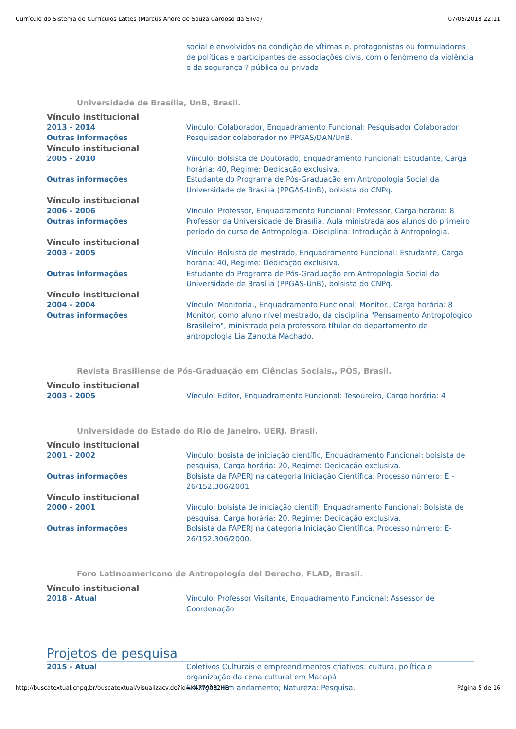Currículo do Sistema de Currículos Lattes (Marcus Andre de Souza Cardoso da Silva) 07/05/2018 22:11
social e envolvidos na condição de vítimas e, protagonistas ou formuladores de políticas e participantes de associações civis, com o fenômeno da violência e da segurança ? pública ou privada.
Universidade de Brasília, UnB, Brasil.
Vínculo institucional
2013 - 2014 Vínculo: Colaborador, Enquadramento Funcional: Pesquisador Colaborador
Outras informações Pesquisador colaborador no PPGAS/DAN/UnB.
Vínculo institucional
2005 - 2010 Vínculo: Bolsista de Doutorado, Enquadramento Funcional: Estudante, Carga horária: 40, Regime: Dedicação exclusiva.
Outras informações Estudante do Programa de Pós-Graduação em Antropologia Social da Universidade de Brasília (PPGAS-UnB), bolsista do CNPq.
Vínculo institucional
2006 - 2006 Vínculo: Professor, Enquadramento Funcional: Professor, Carga horária: 8
Outras informações Professor da Universidade de Brasília. Aula ministrada aos alunos do primeiro período do curso de Antropologia. Disciplina: Introdução à Antropologia.
Vínculo institucional
2003 - 2005 Vínculo: Bolsista de mestrado, Enquadramento Funcional: Estudante, Carga horária: 40, Regime: Dedicação exclusiva.
Outras informações Estudante do Programa de Pós-Graduação em Antropologia Social da Universidade de Brasília (PPGAS-UnB), bolsista do CNPq.
Vínculo institucional
2004 - 2004 Vínculo: Monitoria., Enquadramento Funcional: Monitor., Carga horária: 8
Outras informações Monitor, como aluno nível mestrado, da disciplina "Pensamento Antropologico Brasileiro", ministrado pela professora títular do departamento de antropologia Lia Zanotta Machado.
Revista Brasiliense de Pós-Graduação em Ciências Sociais., PÓS, Brasil.
Vínculo institucional
2003 - 2005 Vínculo: Editor, Enquadramento Funcional: Tesoureiro, Carga horária: 4
Universidade do Estado do Rio de Janeiro, UERJ, Brasil.
Vínculo institucional
2001 - 2002 Vínculo: bosista de iniciação científic, Enquadramento Funcional: bolsista de pesquisa, Carga horária: 20, Regime: Dedicação exclusiva.
Outras informações Bolsista da FAPERJ na categoria Iniciação Científica. Processo número: E - 26/152.306/2001
Vínculo institucional
2000 - 2001 Vínculo: bolsista de iniciação científi, Enquadramento Funcional: Bolsista de pesquisa, Carga horária: 20, Regime: Dedicação exclusiva.
Outras informações Bolsista da FAPERJ na categoria Iniciação Científica. Processo número: E-26/152.306/2000.
Foro Latinoamericano de Antropología del Derecho, FLAD, Brasil.
Vínculo institucional
2018 - Atual Vínculo: Professor Visitante, Enquadramento Funcional: Assessor de Coordenação
Projetos de pesquisa
2015 - Atual Coletivos Culturais e empreendimentos criativos: cultura, política e organização da cena cultural em Macapá
Situação: Em andamento; Natureza: Pesquisa.
http://buscatextual.cnpq.br/buscatextual/visualizacv.do?id=K4779082H8 Página 5 de 16